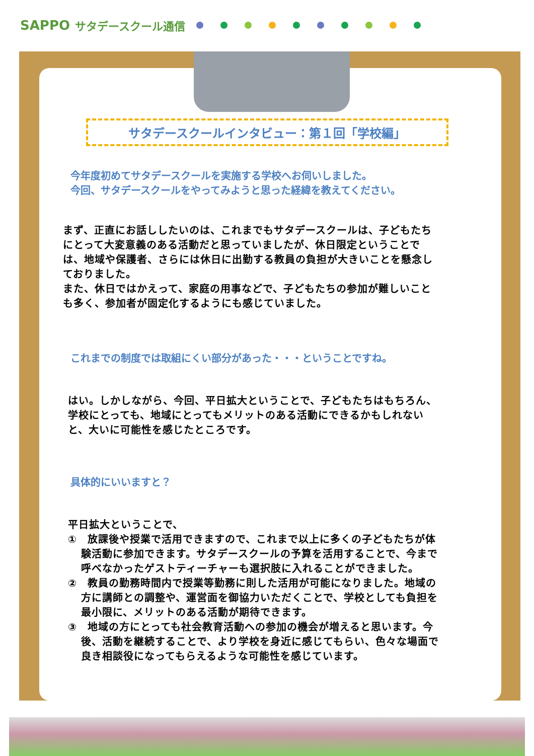SAPPO サタデースクール通信
サタデースクールインタビュー：第１回「学校編」
今年度初めてサタデースクールを実施する学校へお伺いしました。
今回、サタデースクールをやってみようと思った経緯を教えてください。
まず、正直にお話ししたいのは、これまでもサタデースクールは、子どもたちにとって大変意義のある活動だと思っていましたが、休日限定ということでは、地域や保護者、さらには休日に出勤する教員の負担が大きいことを懸念しておりました。
また、休日ではかえって、家庭の用事などで、子どもたちの参加が難しいことも多く、参加者が固定化するようにも感じていました。
これまでの制度では取組にくい部分があった・・・ということですね。
はい。しかしながら、今回、平日拡大ということで、子どもたちはもちろん、学校にとっても、地域にとってもメリットのある活動にできるかもしれないと、大いに可能性を感じたところです。
具体的にいいますと？
平日拡大ということで、
①　放課後や授業で活用できますので、これまで以上に多くの子どもたちが体験活動に参加できます。サタデースクールの予算を活用することで、今まで呼べなかったゲストティーチャーも選択肢に入れることができました。
②　教員の勤務時間内で授業等勤務に則した活用が可能になりました。地域の方に講師との調整や、運営面を御協力いただくことで、学校としても負担を最小限に、メリットのある活動が期待できます。
③　地域の方にとっても社会教育活動への参加の機会が増えると思います。今後、活動を継続することで、より学校を身近に感じてもらい、色々な場面で良き相談役になってもらえるような可能性を感じています。